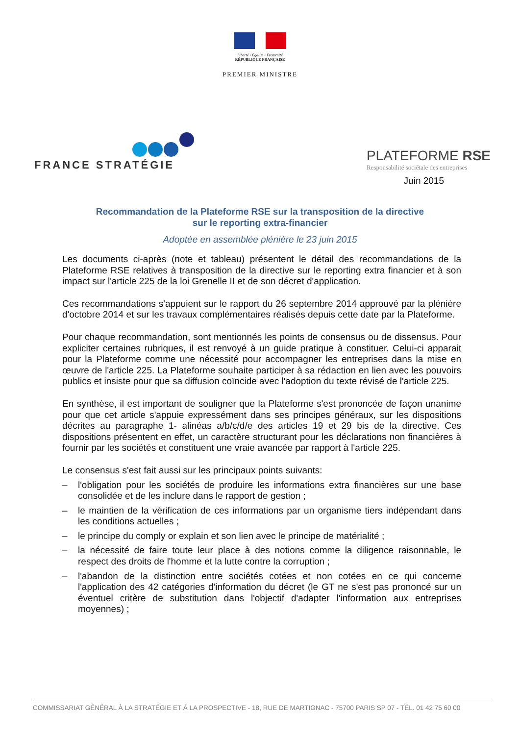Liberté • Égalité • Fraternité
RÉPUBLIQUE FRANÇAISE
PREMIER MINISTRE
FRANCE STRATÉGIE
PLATEFORME RSE
Responsabilité sociétale des entreprises
Juin 2015
Recommandation de la Plateforme RSE sur la transposition de la directive
sur le reporting extra-financier
Adoptée en assemblée plénière le 23 juin 2015
Les documents ci-après (note et tableau) présentent le détail des recommandations de la Plateforme RSE relatives à transposition de la directive sur le reporting extra financier et à son impact sur l'article 225 de la loi Grenelle II et de son décret d'application.
Ces recommandations s'appuient sur le rapport du 26 septembre 2014 approuvé par la plénière d'octobre 2014 et sur les travaux complémentaires réalisés depuis cette date par la Plateforme.
Pour chaque recommandation, sont mentionnés les points de consensus ou de dissensus. Pour expliciter certaines rubriques, il est renvoyé à un guide pratique à constituer. Celui-ci apparait pour la Plateforme comme une nécessité pour accompagner les entreprises dans la mise en œuvre de l'article 225. La Plateforme souhaite participer à sa rédaction en lien avec les pouvoirs publics et insiste pour que sa diffusion coïncide avec l'adoption du texte révisé de l'article 225.
En synthèse, il est important de souligner que la Plateforme s'est prononcée de façon unanime pour que cet article s'appuie expressément dans ses principes généraux, sur les dispositions décrites au paragraphe 1- alinéas a/b/c/d/e des articles 19 et 29 bis de la directive. Ces dispositions présentent en effet, un caractère structurant pour les déclarations non financières à fournir par les sociétés et constituent une vraie avancée par rapport à l'article 225.
Le consensus s'est fait aussi sur les principaux points suivants:
– l'obligation pour les sociétés de produire les informations extra financières sur une base consolidée et de les inclure dans le rapport de gestion ;
– le maintien de la vérification de ces informations par un organisme tiers indépendant dans les conditions actuelles ;
– le principe du comply or explain et son lien avec le principe de matérialité ;
– la nécessité de faire toute leur place à des notions comme la diligence raisonnable, le respect des droits de l'homme et la lutte contre la corruption ;
– l'abandon de la distinction entre sociétés cotées et non cotées en ce qui concerne l'application des 42 catégories d'information du décret (le GT ne s'est pas prononcé sur un éventuel critère de substitution dans l'objectif d'adapter l'information aux entreprises moyennes) ;
COMMISSARIAT GÉNÉRAL À LA STRATÉGIE ET À LA PROSPECTIVE - 18, RUE DE MARTIGNAC - 75700 PARIS SP 07 - TÉL. 01 42 75 60 00